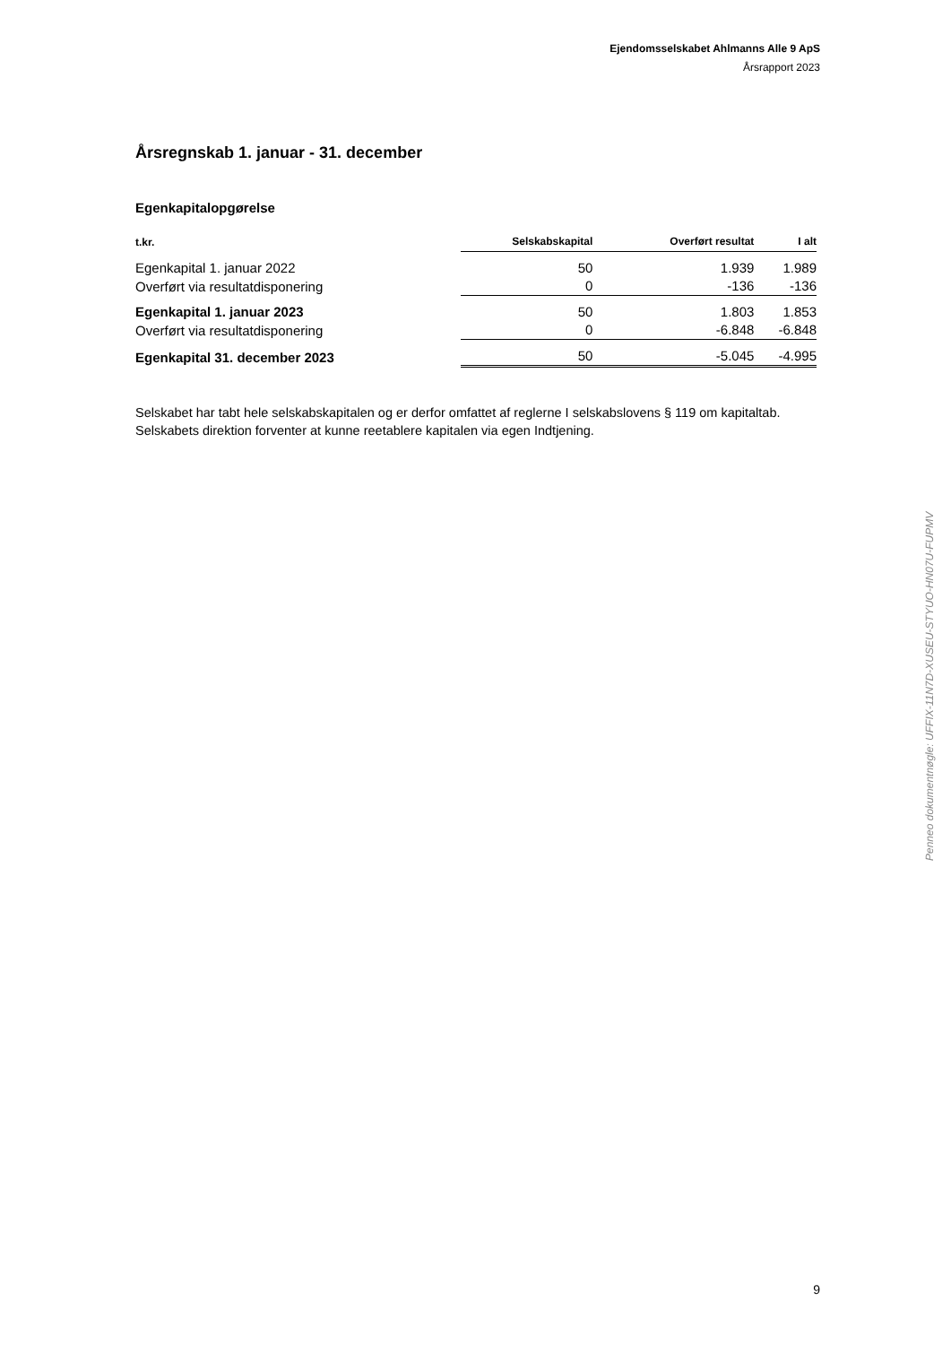Ejendomsselskabet Ahlmanns Alle 9 ApS
Årsrapport 2023
Årsregnskab 1. januar - 31. december
Egenkapitalopgørelse
| t.kr. | Selskabskapital | Overført resultat | I alt |
| --- | --- | --- | --- |
| Egenkapital 1. januar 2022 | 50 | 1.939 | 1.989 |
| Overført via resultatdisponering | 0 | -136 | -136 |
| Egenkapital 1. januar 2023 | 50 | 1.803 | 1.853 |
| Overført via resultatdisponering | 0 | -6.848 | -6.848 |
| Egenkapital 31. december 2023 | 50 | -5.045 | -4.995 |
Selskabet har tabt hele selskabskapitalen og er derfor omfattet af reglerne I selskabslovens § 119 om kapitaltab. Selskabets direktion forventer at kunne reetablere kapitalen via egen Indtjening.
Penneo dokumentnøgle: UFFIX-11N7D-XUSEU-STYUO-HN07U-FUPMV
9